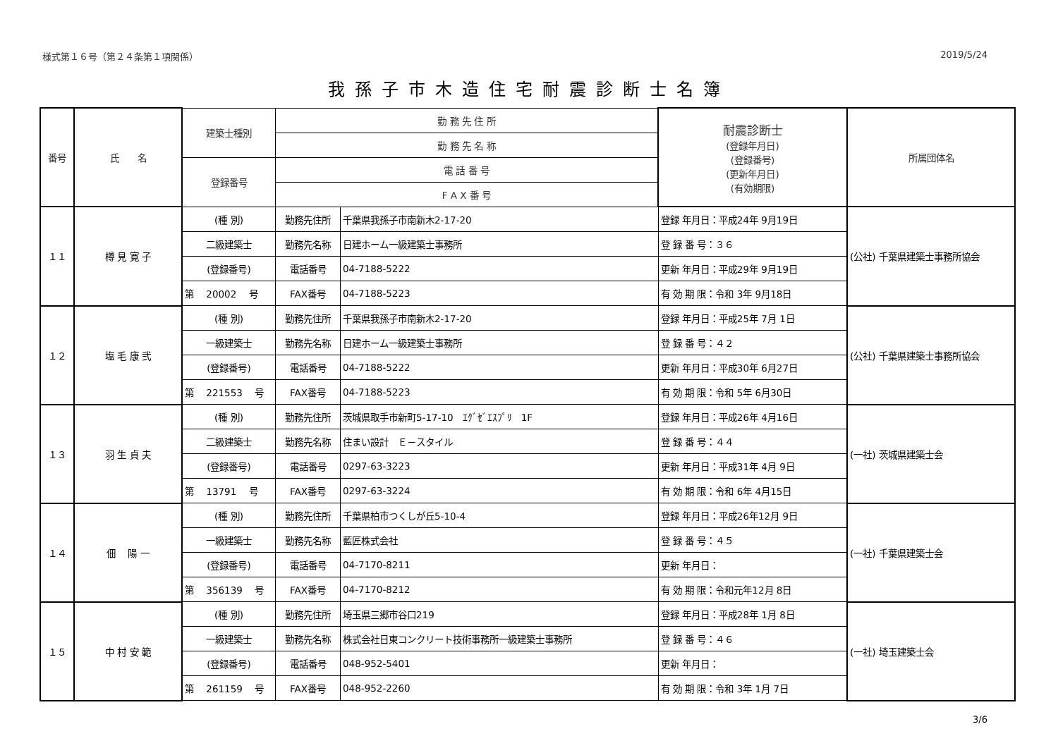様式第１６号（第２４条第１項関係） 2019/5/24
我孫子市木造住宅耐震診断士名簿
| 番号 | 氏 名 | 建築士種別 | 勤 務 先 住 所 | | 耐震診断士 (登録年月日) (登録番号) (更新年月日) (有効期限) | 所属団体名 |
| --- | --- | --- | --- | --- | --- | --- |
| | | | 勤 務 先 名 称 | | | |
| | | 登録番号 | 電 話 番 号 | | | |
| | | | F A X 番 号 | | | |
| １１ | 樽 見 寛 子 | (種 別) | 勤務先住所 | 千葉県我孫子市南新木2-17-20 | 登録 年月日：平成24年 9月19日 | (公社) 千葉県建築士事務所協会 |
| | | 二級建築士 | 勤務先名称 | 日建ホーム一級建築士事務所 | 登 録 番 号：３６ | |
| | | (登録番号) | 電話番号 | 04-7188-5222 | 更新 年月日：平成29年 9月19日 | |
| | | 第 20002 号 | FAX番号 | 04-7188-5223 | 有 効 期 限：令和 3年 9月18日 | |
| １２ | 塩 毛 康 弐 | (種 別) | 勤務先住所 | 千葉県我孫子市南新木2-17-20 | 登録 年月日：平成25年 7月 1日 | (公社) 千葉県建築士事務所協会 |
| | | 一級建築士 | 勤務先名称 | 日建ホーム一級建築士事務所 | 登 録 番 号：４２ | |
| | | (登録番号) | 電話番号 | 04-7188-5222 | 更新 年月日：平成30年 6月27日 | |
| | | 第 221553 号 | FAX番号 | 04-7188-5223 | 有 効 期 限：令和 5年 6月30日 | |
| １３ | 羽 生 貞 夫 | (種 別) | 勤務先住所 | 茨城県取手市新町5-17-10 ｴｸﾞｾﾞｴｽﾌﾟﾘ 1F | 登録 年月日：平成26年 4月16日 | (一社) 茨城県建築士会 |
| | | 二級建築士 | 勤務先名称 | 住まい設計 Ｅ－スタイル | 登 録 番 号：４４ | |
| | | (登録番号) | 電話番号 | 0297-63-3223 | 更新 年月日：平成31年 4月 9日 | |
| | | 第 13791 号 | FAX番号 | 0297-63-3224 | 有 効 期 限：令和 6年 4月15日 | |
| １４ | 佃 陽 一 | (種 別) | 勤務先住所 | 千葉県柏市つくしが丘5-10-4 | 登録 年月日：平成26年12月 9日 | (一社) 千葉県建築士会 |
| | | 一級建築士 | 勤務先名称 | 藍匠株式会社 | 登 録 番 号：４５ | |
| | | (登録番号) | 電話番号 | 04-7170-8211 | 更新 年月日： | |
| | | 第 356139 号 | FAX番号 | 04-7170-8212 | 有 効 期 限：令和元年12月 8日 | |
| １５ | 中 村 安 範 | (種 別) | 勤務先住所 | 埼玉県三郷市谷口219 | 登録 年月日：平成28年 1月 8日 | (一社) 埼玉建築士会 |
| | | 一級建築士 | 勤務先名称 | 株式会社日東コンクリート技術事務所一級建築士事務所 | 登 録 番 号：４６ | |
| | | (登録番号) | 電話番号 | 048-952-5401 | 更新 年月日： | |
| | | 第 261159 号 | FAX番号 | 048-952-2260 | 有 効 期 限：令和 3年 1月 7日 | |
3/6